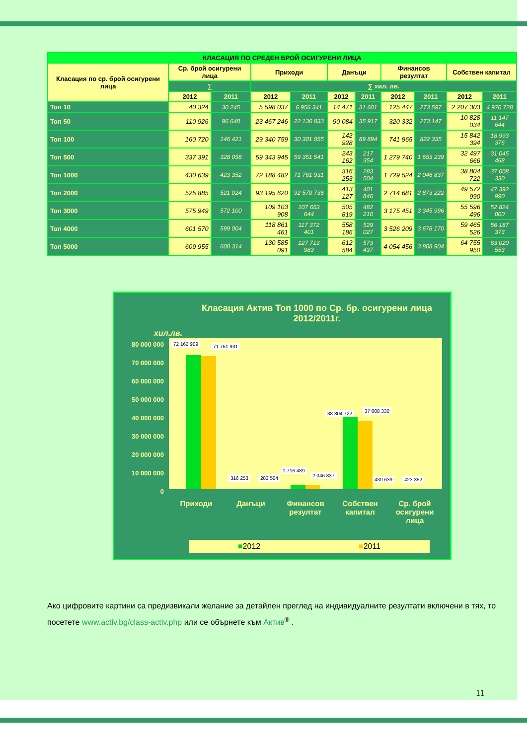| КЛАСАЦИЯ ПО СРЕДЕН БРОЙ ОСИГУРЕНИ ЛИЦА | | | | | | | | | | |
| Класация по ср. брой осигурени лица | Ср. брой осигурени лица | | Приходи | | Данъци | | Финансов резултат | | Собствен капитал | |
| | ∑ | | ∑ хил. лв. | | | | | | | |
| | 2012 | 2011 | 2012 | 2011 | 2012 | 2011 | 2012 | 2011 | 2012 | 2011 |
| Топ 10 | 40 324 | 30 245 | 5 598 037 | 6 956 341 | 14 471 | 31 601 | 125 447 | 273 597 | 2 207 303 | 4 970 728 |
| Топ 50 | 110 926 | 96 648 | 23 467 246 | 22 136 833 | 90 084 | 35 917 | 320 332 | 273 147 | 10 828 034 | 11 147 644 |
| Топ 100 | 160 720 | 146 421 | 29 340 759 | 30 301 055 | 142 928 | 89 894 | 741 965 | 822 335 | 15 842 394 | 18 993 376 |
| Топ 500 | 337 391 | 328 058 | 59 343 945 | 59 351 541 | 243 162 | 217 354 | 1 279 740 | 1 653 239 | 32 497 666 | 31 045 468 |
| Топ 1000 | 430 639 | 423 352 | 72 188 482 | 71 761 931 | 316 253 | 283 504 | 1 729 524 | 2 046 837 | 38 804 722 | 37 008 330 |
| Топ 2000 | 525 885 | 521 024 | 93 195 620 | 92 570 736 | 413 127 | 401 846 | 2 714 681 | 2 873 222 | 49 572 990 | 47 392 990 |
| Топ 3000 | 575 949 | 572 100 | 109 103 908 | 107 653 644 | 505 819 | 482 210 | 3 175 451 | 3 345 996 | 55 596 496 | 52 824 000 |
| Топ 4000 | 601 570 | 599 004 | 118 861 461 | 117 372 401 | 558 186 | 529 027 | 3 526 209 | 3 678 170 | 59 465 526 | 56 187 373 |
| Топ 5000 | 609 955 | 608 314 | 130 585 091 | 127 713 983 | 612 584 | 573 437 | 4 054 456 | 3 808 904 | 64 755 950 | 63 020 553 |
Класация Актив Топ 1000 по Ср. бр. осигурени лица
2012/2011г.
хил.лв.
80 000 000
70 000 000
60 000 000
50 000 000
40 000 000
30 000 000
20 000 000
10 000 000
0
72 162 909 71 761 931
316 253 283 504
1 716 489
2 046 837
38 804 722 37 008 330
430 639 423 352
Приходи Данъци Финансов резултат Собствен капитал Ср. брой осигурени лица
■2012 ■2011
Ако цифровите картини са предизвикали желание за детайлен преглед на индивидуалните резултати включени в тях, то посетете www.activ.bg/class-activ.php или се обърнете към Актив<sup>®</sup> .
11